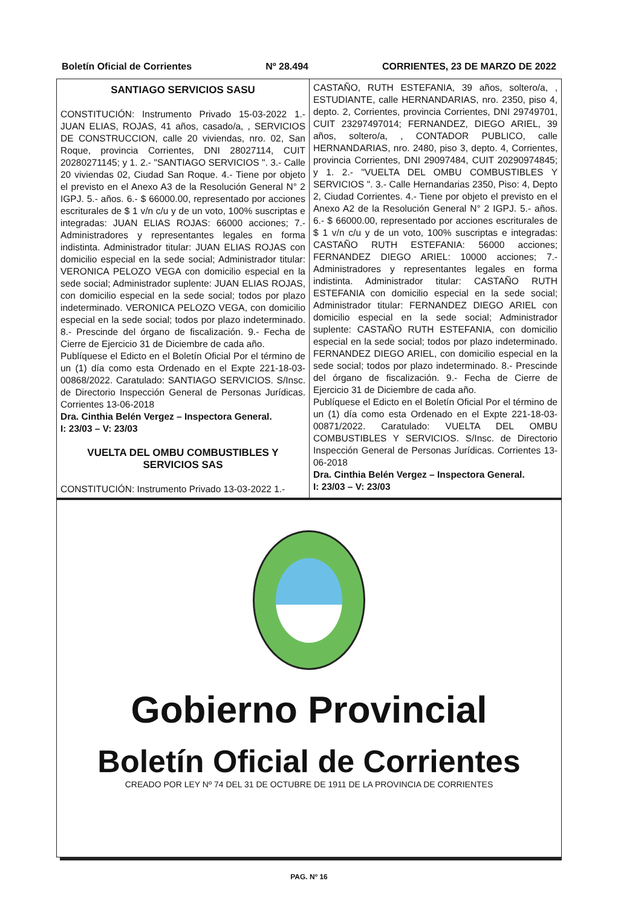Boletín Oficial de Corrientes Nº 28.494 CORRIENTES, 23 DE MARZO DE 2022
SANTIAGO SERVICIOS SASU
CONSTITUCIÓN: Instrumento Privado 15-03-2022 1.- JUAN ELIAS, ROJAS, 41 años, casado/a, , SERVICIOS DE CONSTRUCCION, calle 20 viviendas, nro. 02, San Roque, provincia Corrientes, DNI 28027114, CUIT 20280271145; y 1. 2.- "SANTIAGO SERVICIOS ". 3.- Calle 20 viviendas 02, Ciudad San Roque. 4.- Tiene por objeto el previsto en el Anexo A3 de la Resolución General N° 2 IGPJ. 5.- años. 6.- $ 66000.00, representado por acciones escriturales de $ 1 v/n c/u y de un voto, 100% suscriptas e integradas: JUAN ELIAS ROJAS: 66000 acciones; 7.- Administradores y representantes legales en forma indistinta. Administrador titular: JUAN ELIAS ROJAS con domicilio especial en la sede social; Administrador titular: VERONICA PELOZO VEGA con domicilio especial en la sede social; Administrador suplente: JUAN ELIAS ROJAS, con domicilio especial en la sede social; todos por plazo indeterminado. VERONICA PELOZO VEGA, con domicilio especial en la sede social; todos por plazo indeterminado. 8.- Prescinde del órgano de fiscalización. 9.- Fecha de Cierre de Ejercicio 31 de Diciembre de cada año.
Publíquese el Edicto en el Boletín Oficial Por el término de un (1) día como esta Ordenado en el Expte 221-18-03-00868/2022. Caratulado: SANTIAGO SERVICIOS. S/Insc. de Directorio Inspección General de Personas Jurídicas. Corrientes 13-06-2018
Dra. Cinthia Belén Vergez – Inspectora General.
I: 23/03 – V: 23/03
VUELTA DEL OMBU COMBUSTIBLES Y SERVICIOS SAS
CONSTITUCIÓN: Instrumento Privado 13-03-2022 1.-
CASTAÑO, RUTH ESTEFANIA, 39 años, soltero/a, , ESTUDIANTE, calle HERNANDARIAS, nro. 2350, piso 4, depto. 2, Corrientes, provincia Corrientes, DNI 29749701, CUIT 23297497014; FERNANDEZ, DIEGO ARIEL, 39 años, soltero/a, , CONTADOR PUBLICO, calle HERNANDARIAS, nro. 2480, piso 3, depto. 4, Corrientes, provincia Corrientes, DNI 29097484, CUIT 20290974845; y 1. 2.- "VUELTA DEL OMBU COMBUSTIBLES Y SERVICIOS ". 3.- Calle Hernandarias 2350, Piso: 4, Depto 2, Ciudad Corrientes. 4.- Tiene por objeto el previsto en el Anexo A2 de la Resolución General N° 2 IGPJ. 5.- años. 6.- $ 66000.00, representado por acciones escriturales de $ 1 v/n c/u y de un voto, 100% suscriptas e integradas: CASTAÑO RUTH ESTEFANIA: 56000 acciones; FERNANDEZ DIEGO ARIEL: 10000 acciones; 7.- Administradores y representantes legales en forma indistinta. Administrador titular: CASTAÑO RUTH ESTEFANIA con domicilio especial en la sede social; Administrador titular: FERNANDEZ DIEGO ARIEL con domicilio especial en la sede social; Administrador suplente: CASTAÑO RUTH ESTEFANIA, con domicilio especial en la sede social; todos por plazo indeterminado. FERNANDEZ DIEGO ARIEL, con domicilio especial en la sede social; todos por plazo indeterminado. 8.- Prescinde del órgano de fiscalización. 9.- Fecha de Cierre de Ejercicio 31 de Diciembre de cada año.
Publíquese el Edicto en el Boletín Oficial Por el término de un (1) día como esta Ordenado en el Expte 221-18-03-00871/2022. Caratulado: VUELTA DEL OMBU COMBUSTIBLES Y SERVICIOS. S/Insc. de Directorio Inspección General de Personas Jurídicas. Corrientes 13-06-2018
Dra. Cinthia Belén Vergez – Inspectora General.
I: 23/03 – V: 23/03
Gobierno Provincial
Boletín Oficial de Corrientes
CREADO POR LEY Nº 74 DEL 31 DE OCTUBRE DE 1911 DE LA PROVINCIA DE CORRIENTES
PAG. Nº 16